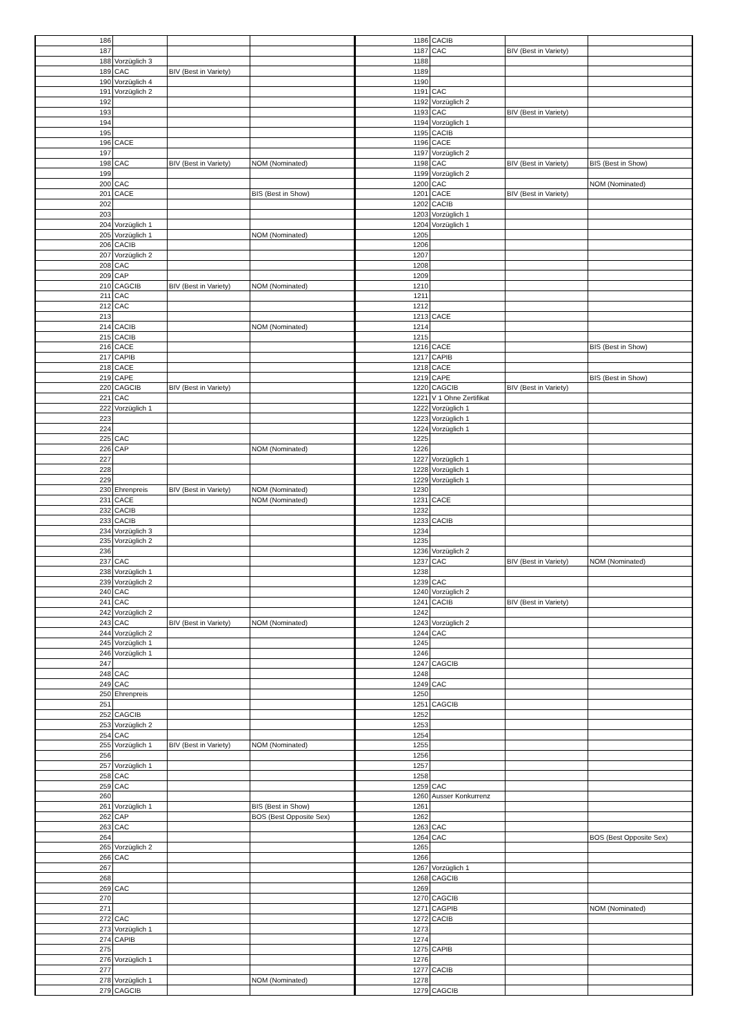| 186 | | | | 1186 | CACIB | | |
| 187 | | | | 1187 | CAC | BIV (Best in Variety) | |
| 188 | Vorzüglich 3 | | | 1188 | | | |
| 189 | CAC | BIV (Best in Variety) | | 1189 | | | |
| 190 | Vorzüglich 4 | | | 1190 | | | |
| 191 | Vorzüglich 2 | | | 1191 | CAC | | |
| 192 | | | | 1192 | Vorzüglich 2 | | |
| 193 | | | | 1193 | CAC | BIV (Best in Variety) | |
| 194 | | | | 1194 | Vorzüglich 1 | | |
| 195 | | | | 1195 | CACIB | | |
| 196 | CACE | | | 1196 | CACE | | |
| 197 | | | | 1197 | Vorzüglich 2 | | |
| 198 | CAC | BIV (Best in Variety) | NOM (Nominated) | 1198 | CAC | BIV (Best in Variety) | BIS (Best in Show) |
| 199 | | | | 1199 | Vorzüglich 2 | | |
| 200 | CAC | | | 1200 | CAC | | NOM (Nominated) |
| 201 | CACE | | BIS (Best in Show) | 1201 | CACE | BIV (Best in Variety) | |
| 202 | | | | 1202 | CACIB | | |
| 203 | | | | 1203 | Vorzüglich 1 | | |
| 204 | Vorzüglich 1 | | | 1204 | Vorzüglich 1 | | |
| 205 | Vorzüglich 1 | | NOM (Nominated) | 1205 | | | |
| 206 | CACIB | | | 1206 | | | |
| 207 | Vorzüglich 2 | | | 1207 | | | |
| 208 | CAC | | | 1208 | | | |
| 209 | CAP | | | 1209 | | | |
| 210 | CAGCIB | BIV (Best in Variety) | NOM (Nominated) | 1210 | | | |
| 211 | CAC | | | 1211 | | | |
| 212 | CAC | | | 1212 | | | |
| 213 | | | | 1213 | CACE | | |
| 214 | CACIB | | NOM (Nominated) | 1214 | | | |
| 215 | CACIB | | | 1215 | | | |
| 216 | CACE | | | 1216 | CACE | | BIS (Best in Show) |
| 217 | CAPIB | | | 1217 | CAPIB | | |
| 218 | CACE | | | 1218 | CACE | | |
| 219 | CAPE | | | 1219 | CAPE | | BIS (Best in Show) |
| 220 | CAGCIB | BIV (Best in Variety) | | 1220 | CAGCIB | BIV (Best in Variety) | |
| 221 | CAC | | | 1221 | V 1 Ohne Zertifikat | | |
| 222 | Vorzüglich 1 | | | 1222 | Vorzüglich 1 | | |
| 223 | | | | 1223 | Vorzüglich 1 | | |
| 224 | | | | 1224 | Vorzüglich 1 | | |
| 225 | CAC | | | 1225 | | | |
| 226 | CAP | | NOM (Nominated) | 1226 | | | |
| 227 | | | | 1227 | Vorzüglich 1 | | |
| 228 | | | | 1228 | Vorzüglich 1 | | |
| 229 | | | | 1229 | Vorzüglich 1 | | |
| 230 | Ehrenpreis | BIV (Best in Variety) | NOM (Nominated) | 1230 | | | |
| 231 | CACE | | NOM (Nominated) | 1231 | CACE | | |
| 232 | CACIB | | | 1232 | | | |
| 233 | CACIB | | | 1233 | CACIB | | |
| 234 | Vorzüglich 3 | | | 1234 | | | |
| 235 | Vorzüglich 2 | | | 1235 | | | |
| 236 | | | | 1236 | Vorzüglich 2 | | |
| 237 | CAC | | | 1237 | CAC | BIV (Best in Variety) | NOM (Nominated) |
| 238 | Vorzüglich 1 | | | 1238 | | | |
| 239 | Vorzüglich 2 | | | 1239 | CAC | | |
| 240 | CAC | | | 1240 | Vorzüglich 2 | | |
| 241 | CAC | | | 1241 | CACIB | BIV (Best in Variety) | |
| 242 | Vorzüglich 2 | | | 1242 | | | |
| 243 | CAC | BIV (Best in Variety) | NOM (Nominated) | 1243 | Vorzüglich 2 | | |
| 244 | Vorzüglich 2 | | | 1244 | CAC | | |
| 245 | Vorzüglich 1 | | | 1245 | | | |
| 246 | Vorzüglich 1 | | | 1246 | | | |
| 247 | | | | 1247 | CAGCIB | | |
| 248 | CAC | | | 1248 | | | |
| 249 | CAC | | | 1249 | CAC | | |
| 250 | Ehrenpreis | | | 1250 | | | |
| 251 | | | | 1251 | CAGCIB | | |
| 252 | CAGCIB | | | 1252 | | | |
| 253 | Vorzüglich 2 | | | 1253 | | | |
| 254 | CAC | | | 1254 | | | |
| 255 | Vorzüglich 1 | BIV (Best in Variety) | NOM (Nominated) | 1255 | | | |
| 256 | | | | 1256 | | | |
| 257 | Vorzüglich 1 | | | 1257 | | | |
| 258 | CAC | | | 1258 | | | |
| 259 | CAC | | | 1259 | CAC | | |
| 260 | | | | 1260 | Ausser Konkurrenz | | |
| 261 | Vorzüglich 1 | | BIS (Best in Show) | 1261 | | | |
| 262 | CAP | | BOS (Best Opposite Sex) | 1262 | | | |
| 263 | CAC | | | 1263 | CAC | | |
| 264 | | | | 1264 | CAC | | BOS (Best Opposite Sex) |
| 265 | Vorzüglich 2 | | | 1265 | | | |
| 266 | CAC | | | 1266 | | | |
| 267 | | | | 1267 | Vorzüglich 1 | | |
| 268 | | | | 1268 | CAGCIB | | |
| 269 | CAC | | | 1269 | | | |
| 270 | | | | 1270 | CAGCIB | | |
| 271 | | | | 1271 | CAGPIB | | NOM (Nominated) |
| 272 | CAC | | | 1272 | CACIB | | |
| 273 | Vorzüglich 1 | | | 1273 | | | |
| 274 | CAPIB | | | 1274 | | | |
| 275 | | | | 1275 | CAPIB | | |
| 276 | Vorzüglich 1 | | | 1276 | | | |
| 277 | | | | 1277 | CACIB | | |
| 278 | Vorzüglich 1 | | NOM (Nominated) | 1278 | | | |
| 279 | CAGCIB | | | 1279 | CAGCIB | | |